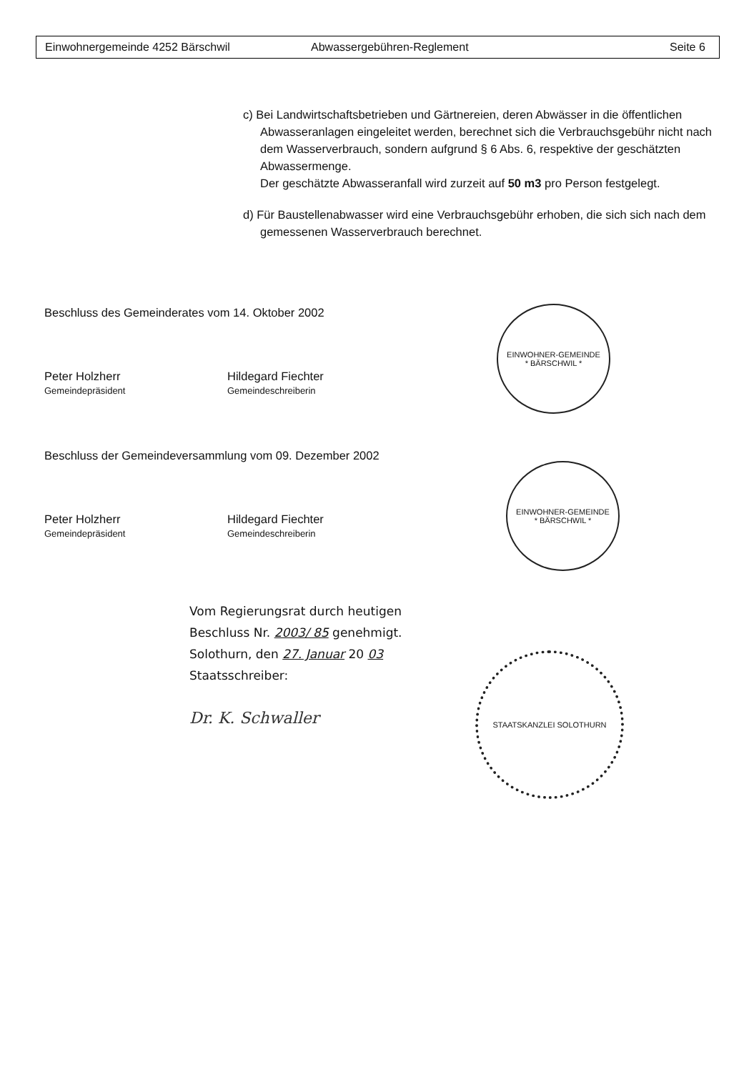Einwohnergemeinde 4252 Bärschwil Abwassergebühren-Reglement Seite 6
c) Bei Landwirtschaftsbetrieben und Gärtnereien, deren Abwässer in die öffentlichen Abwasseranlagen eingeleitet werden, berechnet sich die Verbrauchsgebühr nicht nach dem Wasserverbrauch, sondern aufgrund § 6 Abs. 6, respektive der geschätzten Abwassermenge.
Der geschätzte Abwasseranfall wird zurzeit auf 50 m3 pro Person festgelegt.
d) Für Baustellenabwasser wird eine Verbrauchsgebühr erhoben, die sich sich nach dem gemessenen Wasserverbrauch berechnet.
Beschluss des Gemeinderates vom 14. Oktober 2002
Peter Holzherr
Gemeindepräsident
Hildegard Fiechter
Gemeindeschreiberin
EINWOHNER-GEMEINDE
* BÄRSCHWIL *
Beschluss der Gemeindeversammlung vom 09. Dezember 2002
Peter Holzherr
Gemeindepräsident
Hildegard Fiechter
Gemeindeschreiberin
EINWOHNER-GEMEINDE
* BÄRSCHWIL *
Vom Regierungsrat durch heutigen
Beschluss Nr. 2003/ 85 genehmigt.
Solothurn, den 27. Januar 20 03
Staatsschreiber:
Dr. K. Schwaller
STAATSKANZLEI SOLOTHURN